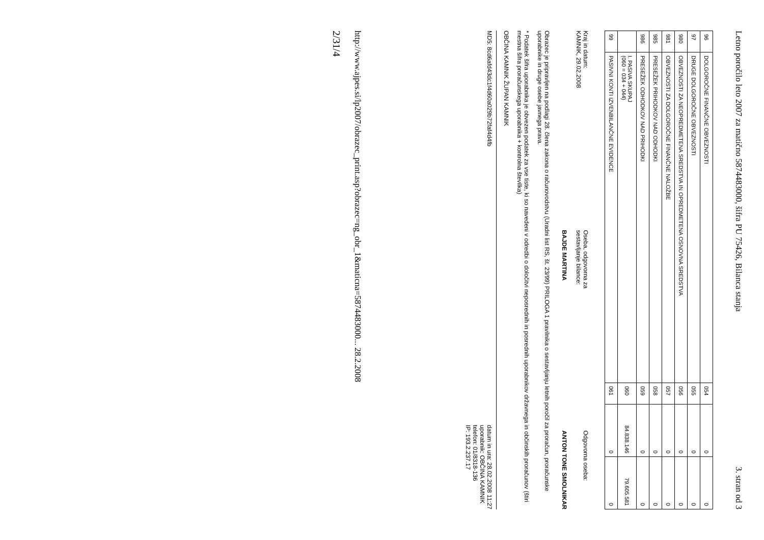Letno poročilo leto 2007 za matično 5874483000, šifra PU 75426, Bilanca stanja 3. stran od 3
| 96 | DOLGOROČNE FINANČNE OBVEZNOSTI | 054 | 0 | 0 |
| 97 | DRUGE DOLGOROČNE OBVEZNOSTI | 055 | 0 | 0 |
| 980 | OBVEZNOSTI ZA NEOPREDMETENA SREDSTVA IN OPREDMETENA OSNOVNA SREDSTVA | 056 | 0 | 0 |
| 981 | OBVEZNOSTI ZA DOLGOROČNE FINANČNE NALOŽBE | 057 | 0 | 0 |
| 985 | PRESEŽEK PRIHODKOV NAD ODHODKI | 058 | 0 | 0 |
| 986 | PRESEŽEK ODHODKOV NAD PRIHODKI | 059 | 0 | 0 |
| | I. PASIVA SKUPAJ (060 = 034 + 044) | 060 | 84.838.146 | 79.605.581 |
| 99 | PASIVNI KONTI IZVENBILANČNE EVIDENCE | 061 | 0 | 0 |
Kraj in datum:
KAMNIK, 29.02.2008
Oseba, odgovorna za
sestavljanje bilance:
BAJDE MARTINA
Odgovorna oseba:
ANTON TONE SMOLNIKAR
Obrazec je pripravljen na podlagi 28. člena zakona o računovodstvu (Uradni list RS, št. 23/99) PRILOGA 1 pravilnika o sestavljanju letnih poročil za proračun, proračunske uporabnike in druge osebe javnega prava.
* Podatek šifra uporabnika je obvezen podatek za vse tiste, ki so navedeni v odredbi o določitvi neposrednih in posrednih uporabnikov državnega in občinskih proračunov (štiri mestna šifra proračunskega uporabnika + kontrolna številka)
OBČINA KAMNIK ŽUPAN KAMNIK
MD5: 8cd6afd43dc1f4d60a029b72faf4d4fb
datum in ura: 28.02.2008 11:27
uporabnik: OBČINA KAMNIK
telefon: 01/8318-136
IP: 193.2.237.17
http://www.ajpes.si/lp2007/obrazec_print.asp?obrazec=ng_obr_1&maticna=5874483000... 28.2.2008
2/31/4